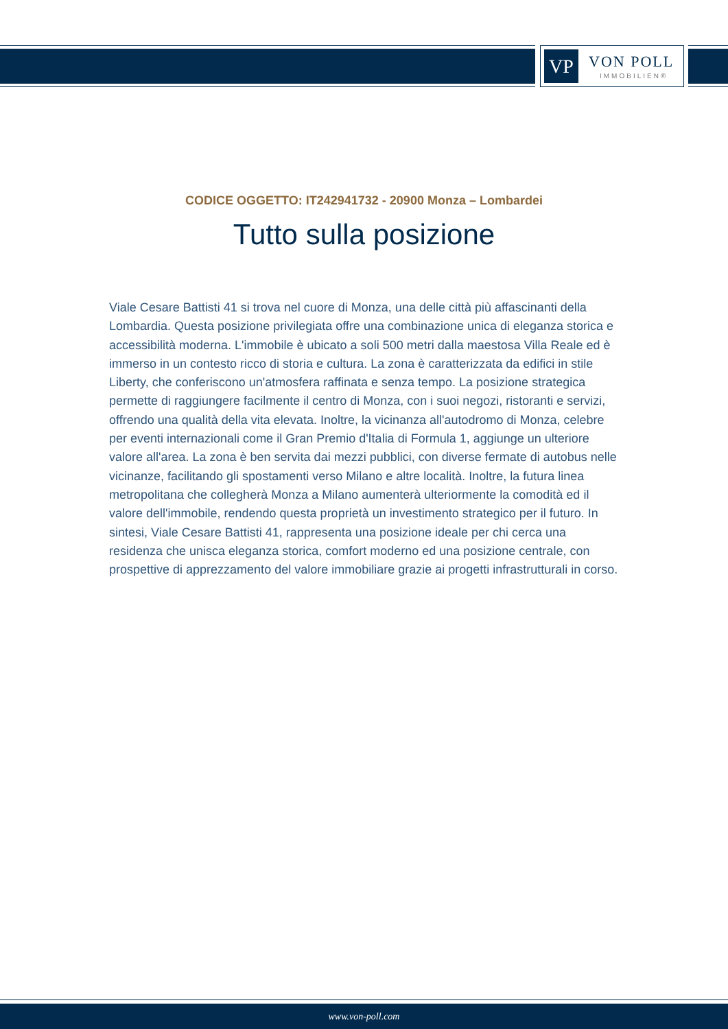VP VON POLL
IMMOBILIEN®
CODICE OGGETTO: IT242941732 - 20900 Monza – Lombardei
Tutto sulla posizione
Viale Cesare Battisti 41 si trova nel cuore di Monza, una delle città più affascinanti della Lombardia. Questa posizione privilegiata offre una combinazione unica di eleganza storica e accessibilità moderna. L'immobile è ubicato a soli 500 metri dalla maestosa Villa Reale ed è immerso in un contesto ricco di storia e cultura. La zona è caratterizzata da edifici in stile Liberty, che conferiscono un'atmosfera raffinata e senza tempo. La posizione strategica permette di raggiungere facilmente il centro di Monza, con i suoi negozi, ristoranti e servizi, offrendo una qualità della vita elevata. Inoltre, la vicinanza all'autodromo di Monza, celebre per eventi internazionali come il Gran Premio d'Italia di Formula 1, aggiunge un ulteriore valore all'area. La zona è ben servita dai mezzi pubblici, con diverse fermate di autobus nelle vicinanze, facilitando gli spostamenti verso Milano e altre località. Inoltre, la futura linea metropolitana che collegherà Monza a Milano aumenterà ulteriormente la comodità ed il valore dell'immobile, rendendo questa proprietà un investimento strategico per il futuro. In sintesi, Viale Cesare Battisti 41, rappresenta una posizione ideale per chi cerca una residenza che unisca eleganza storica, comfort moderno ed una posizione centrale, con prospettive di apprezzamento del valore immobiliare grazie ai progetti infrastrutturali in corso.
www.von-poll.com